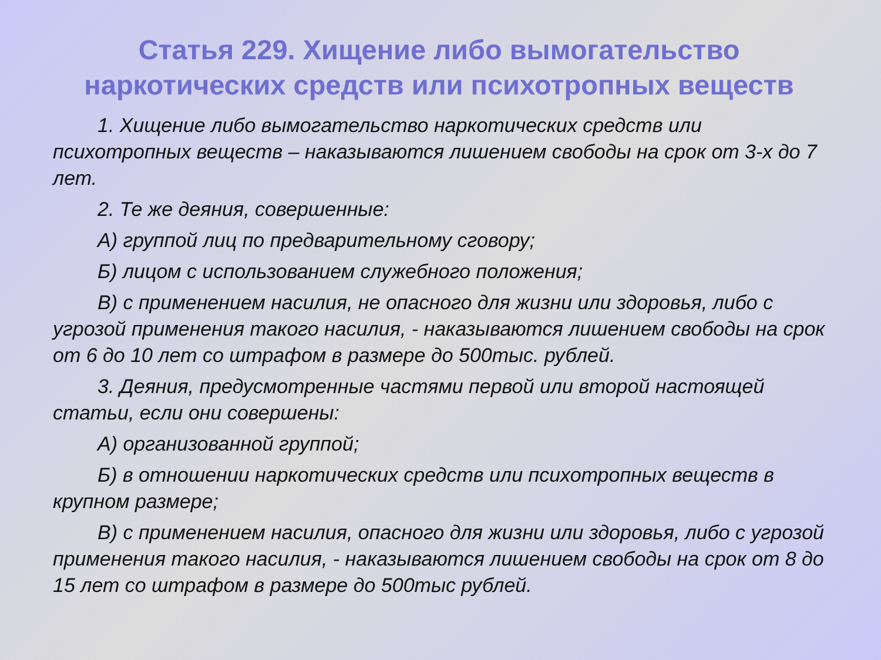Статья 229. Хищение либо вымогательство наркотических средств или психотропных веществ
1. Хищение либо вымогательство наркотических средств или психотропных веществ – наказываются лишением свободы на срок от 3-х до 7 лет.
2. Те же деяния, совершенные:
А) группой лиц по предварительному сговору;
Б) лицом с использованием служебного положения;
В) с применением насилия, не опасного для жизни или здоровья, либо с угрозой применения такого насилия, - наказываются лишением свободы на срок от 6 до 10 лет со штрафом в размере до 500тыс. рублей.
3. Деяния, предусмотренные частями первой или второй настоящей статьи, если они совершены:
А) организованной группой;
Б) в отношении наркотических средств или психотропных веществ в крупном размере;
В) с применением насилия, опасного для жизни или здоровья, либо с угрозой применения такого насилия, - наказываются лишением свободы на срок от 8 до 15 лет со штрафом в размере до 500тыс рублей.